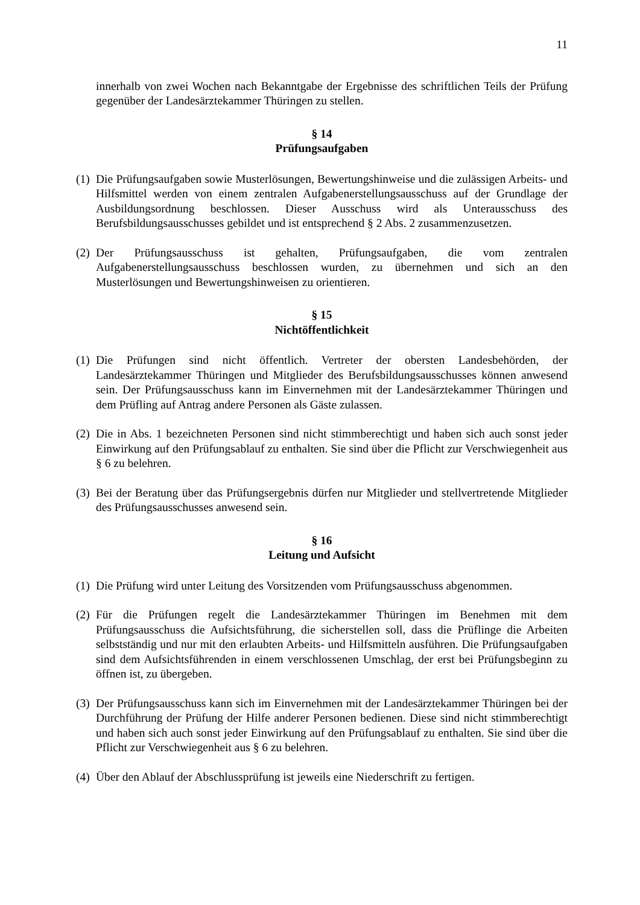11
innerhalb von zwei Wochen nach Bekanntgabe der Ergebnisse des schriftlichen Teils der Prüfung gegenüber der Landesärztekammer Thüringen zu stellen.
§ 14
Prüfungsaufgaben
(1)
Die Prüfungsaufgaben sowie Musterlösungen, Bewertungshinweise und die zulässigen Arbeits- und Hilfsmittel werden von einem zentralen Aufgabenerstellungsausschuss auf der Grundlage der Ausbildungsordnung beschlossen. Dieser Ausschuss wird als Unterausschuss des Berufsbildungsausschusses gebildet und ist entsprechend § 2 Abs. 2 zusammenzusetzen.
(2)
Der Prüfungsausschuss ist gehalten, Prüfungsaufgaben, die vom zentralen Aufgabenerstellungsausschuss beschlossen wurden, zu übernehmen und sich an den Musterlösungen und Bewertungshinweisen zu orientieren.
§ 15
Nichtöffentlichkeit
(1)
Die Prüfungen sind nicht öffentlich. Vertreter der obersten Landesbehörden, der Landesärztekammer Thüringen und Mitglieder des Berufsbildungsausschusses können anwesend sein. Der Prüfungsausschuss kann im Einvernehmen mit der Landesärztekammer Thüringen und dem Prüfling auf Antrag andere Personen als Gäste zulassen.
(2)
Die in Abs. 1 bezeichneten Personen sind nicht stimmberechtigt und haben sich auch sonst jeder Einwirkung auf den Prüfungsablauf zu enthalten. Sie sind über die Pflicht zur Verschwiegenheit aus § 6 zu belehren.
(3)
Bei der Beratung über das Prüfungsergebnis dürfen nur Mitglieder und stellvertretende Mitglieder des Prüfungsausschusses anwesend sein.
§ 16
Leitung und Aufsicht
(1)
Die Prüfung wird unter Leitung des Vorsitzenden vom Prüfungsausschuss abgenommen.
(2)
Für die Prüfungen regelt die Landesärztekammer Thüringen im Benehmen mit dem Prüfungsausschuss die Aufsichtsführung, die sicherstellen soll, dass die Prüflinge die Arbeiten selbstständig und nur mit den erlaubten Arbeits- und Hilfsmitteln ausführen. Die Prüfungsaufgaben sind dem Aufsichtsführenden in einem verschlossenen Umschlag, der erst bei Prüfungsbeginn zu öffnen ist, zu übergeben.
(3)
Der Prüfungsausschuss kann sich im Einvernehmen mit der Landesärztekammer Thüringen bei der Durchführung der Prüfung der Hilfe anderer Personen bedienen. Diese sind nicht stimmberechtigt und haben sich auch sonst jeder Einwirkung auf den Prüfungsablauf zu enthalten. Sie sind über die Pflicht zur Verschwiegenheit aus § 6 zu belehren.
(4)
Über den Ablauf der Abschlussprüfung ist jeweils eine Niederschrift zu fertigen.